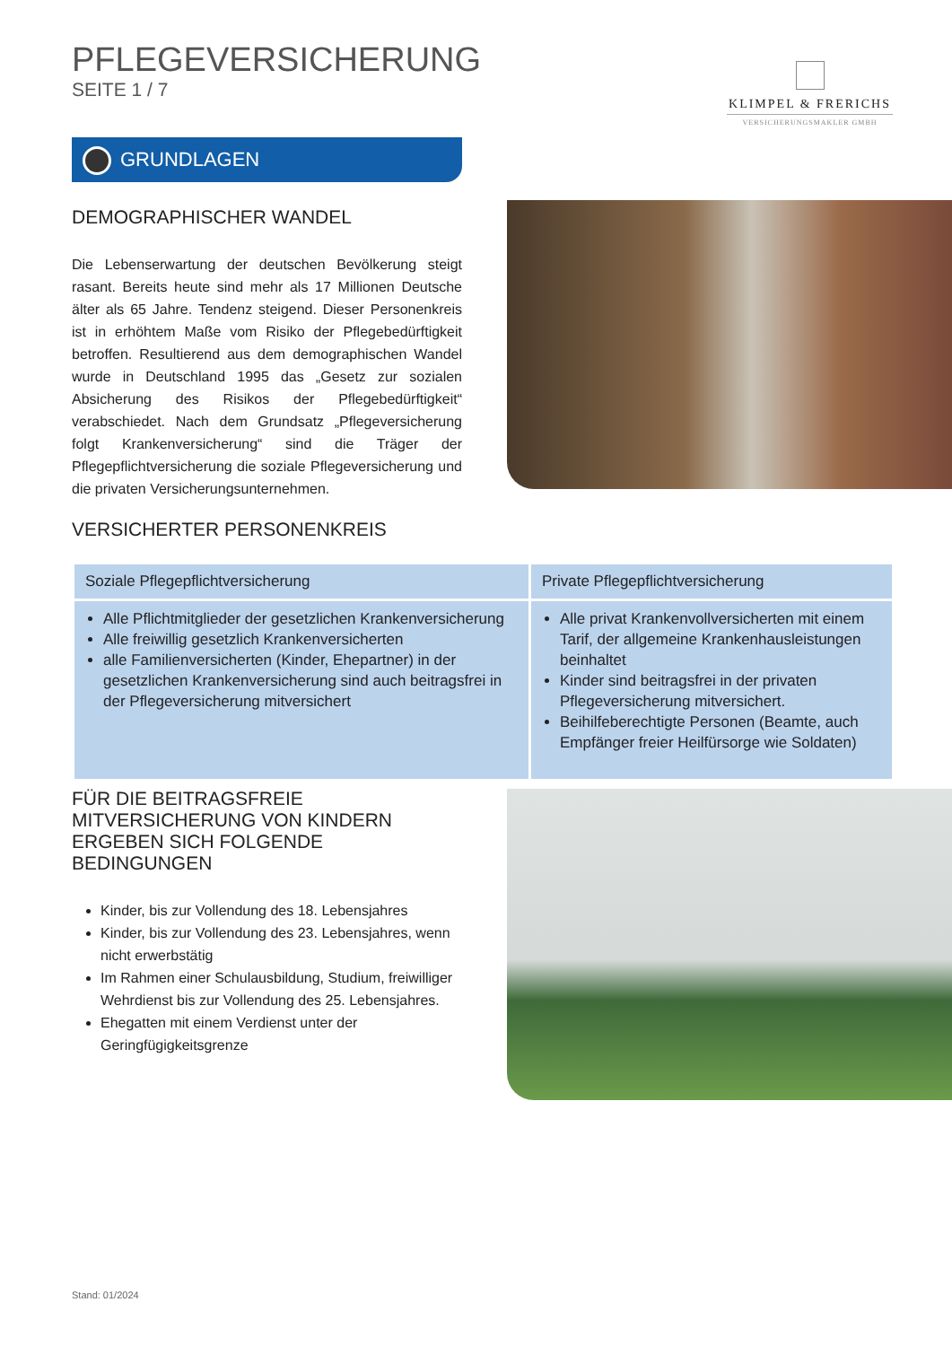PFLEGEVERSICHERUNG
SEITE 1 / 7
KLIMPEL & FRERICHS
VERSICHERUNGSMAKLER GMBH
GRUNDLAGEN
DEMOGRAPHISCHER WANDEL
Die Lebenserwartung der deutschen Bevölkerung steigt rasant. Bereits heute sind mehr als 17 Millionen Deutsche älter als 65 Jahre. Tendenz steigend. Dieser Personenkreis ist in erhöhtem Maße vom Risiko der Pflegebedürftigkeit betroffen. Resultierend aus dem demographischen Wandel wurde in Deutschland 1995 das „Gesetz zur sozialen Absicherung des Risikos der Pflegebedürftigkeit“ verabschiedet. Nach dem Grundsatz „Pflegeversicherung folgt Krankenversicherung“ sind die Träger der Pflegepflichtversicherung die soziale Pflegeversicherung und die privaten Versicherungsunternehmen.
VERSICHERTER PERSONENKREIS
| Soziale Pflegepflichtversicherung | Private Pflegepflichtversicherung |
| --- | --- |
| Alle Pflichtmitglieder der gesetzlichen Krankenversicherung Alle freiwillig gesetzlich Krankenversicherten alle Familienversicherten (Kinder, Ehepartner) in der gesetzlichen Krankenversicherung sind auch beitragsfrei in der Pflegeversicherung mitversichert | Alle privat Krankenvollversicherten mit einem Tarif, der allgemeine Krankenhausleistungen beinhaltet Kinder sind beitragsfrei in der privaten Pflegeversicherung mitversichert. Beihilfeberechtigte Personen (Beamte, auch Empfänger freier Heilfürsorge wie Soldaten) |
FÜR DIE BEITRAGSFREIE MITVERSICHERUNG VON KINDERN ERGEBEN SICH FOLGENDE BEDINGUNGEN
Kinder, bis zur Vollendung des 18. Lebensjahres
Kinder, bis zur Vollendung des 23. Lebensjahres, wenn nicht erwerbstätig
Im Rahmen einer Schulausbildung, Studium, freiwilliger Wehrdienst bis zur Vollendung des 25. Lebensjahres.
Ehegatten mit einem Verdienst unter der Geringfügigkeitsgrenze
Stand: 01/2024